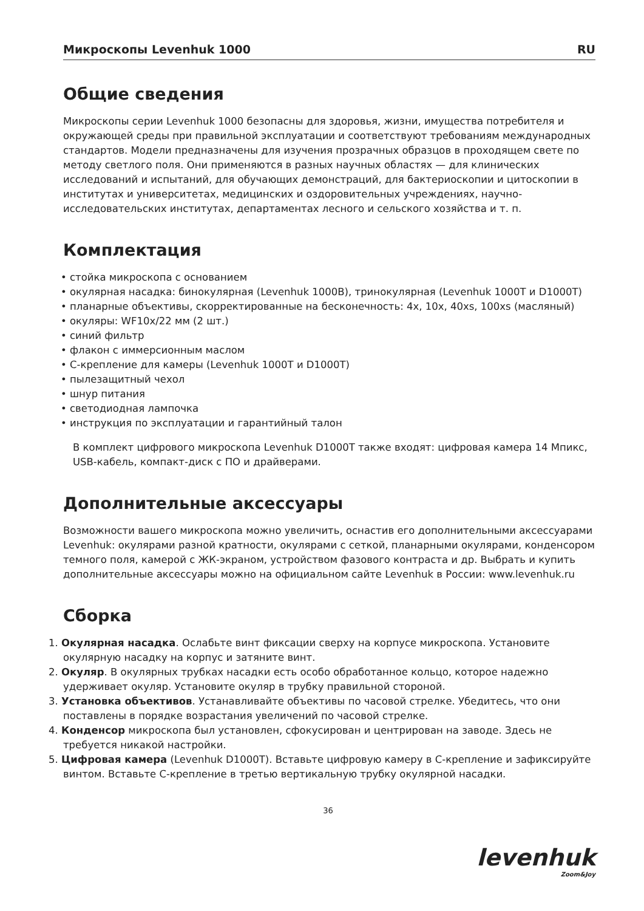Микроскопы Levenhuk 1000 RU
Общие сведения
Микроскопы серии Levenhuk 1000 безопасны для здоровья, жизни, имущества потребителя и окружающей среды при правильной эксплуатации и соответствуют требованиям международных стандартов. Модели предназначены для изучения прозрачных образцов в проходящем свете по методу светлого поля. Они применяются в разных научных областях — для клинических исследований и испытаний, для обучающих демонстраций, для бактериоскопии и цитоскопии в институтах и университетах, медицинских и оздоровительных учреждениях, научно-исследовательских институтах, департаментах лесного и сельского хозяйства и т. п.
Комплектация
• стойка микроскопа с основанием
• окулярная насадка: бинокулярная (Levenhuk 1000B), тринокулярная (Levenhuk 1000T и D1000T)
• планарные объективы, скорректированные на бесконечность: 4x, 10x, 40xs, 100xs (масляный)
• окуляры: WF10x/22 мм (2 шт.)
• синий фильтр
• флакон с иммерсионным маслом
• C-крепление для камеры (Levenhuk 1000T и D1000T)
• пылезащитный чехол
• шнур питания
• светодиодная лампочка
• инструкция по эксплуатации и гарантийный талон
В комплект цифрового микроскопа Levenhuk D1000T также входят: цифровая камера 14 Мпикс, USB-кабель, компакт-диск с ПО и драйверами.
Дополнительные аксессуары
Возможности вашего микроскопа можно увеличить, оснастив его дополнительными аксессуарами Levenhuk: окулярами разной кратности, окулярами с сеткой, планарными окулярами, конденсором темного поля, камерой с ЖК-экраном, устройством фазового контраста и др. Выбрать и купить дополнительные аксессуары можно на официальном сайте Levenhuk в России: www.levenhuk.ru
Сборка
1. Окулярная насадка. Ослабьте винт фиксации сверху на корпусе микроскопа. Установите окулярную насадку на корпус и затяните винт.
2. Окуляр. В окулярных трубках насадки есть особо обработанное кольцо, которое надежно удерживает окуляр. Установите окуляр в трубку правильной стороной.
3. Установка объективов. Устанавливайте объективы по часовой стрелке. Убедитесь, что они поставлены в порядке возрастания увеличений по часовой стрелке.
4. Конденсор микроскопа был установлен, сфокусирован и центрирован на заводе. Здесь не требуется никакой настройки.
5. Цифровая камера (Levenhuk D1000T). Вставьте цифровую камеру в C-крепление и зафиксируйте винтом. Вставьте C-крепление в третью вертикальную трубку окулярной насадки.
36
levenhuk
Zoom&Joy